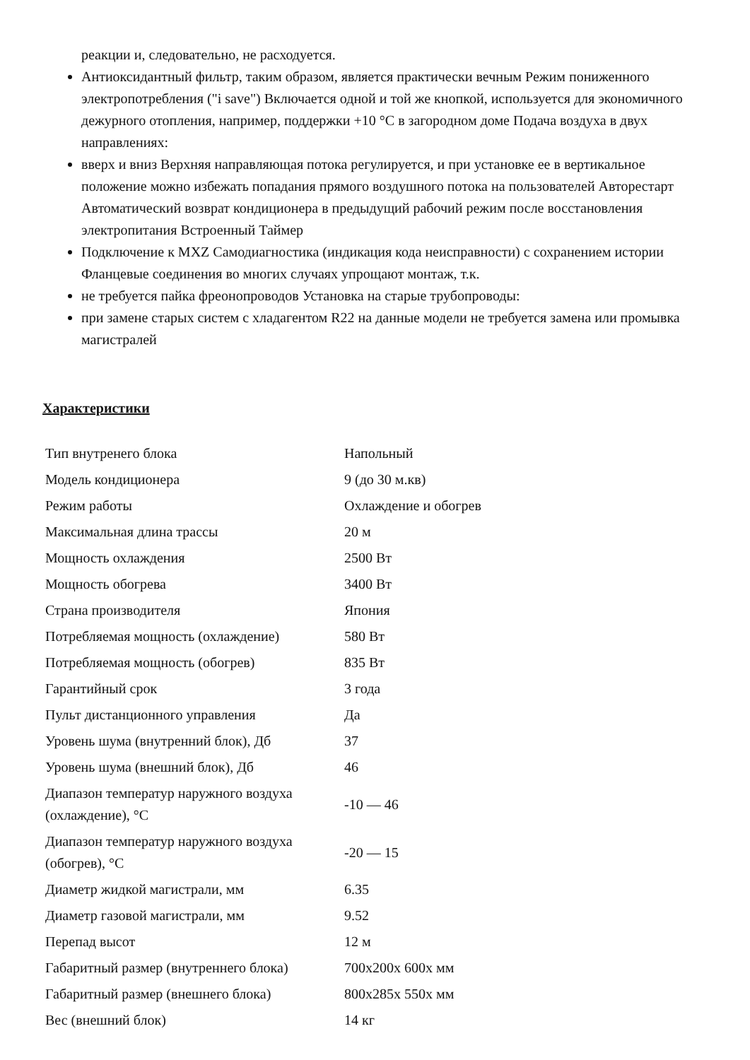реакции и, следовательно, не расходуется.
Антиоксидантный фильтр, таким образом, является практически вечным Режим пониженного электропотребления ("i save") Включается одной и той же кнопкой, используется для экономичного дежурного отопления, например, поддержки +10 °C в загородном доме Подача воздуха в двух направлениях:
вверх и вниз Верхняя направляющая потока регулируется, и при установке ее в вертикальное положение можно избежать попадания прямого воздушного потока на пользователей Авторестарт Автоматический возврат кондиционера в предыдущий рабочий режим после восстановления электропитания Встроенный Таймер
Подключение к MXZ Самодиагностика (индикация кода неисправности) с сохранением истории Фланцевые соединения во многих случаях упрощают монтаж, т.к.
не требуется пайка фреонопроводов Установка на старые трубопроводы:
при замене старых систем с хладагентом R22 на данные модели не требуется замена или промывка магистралей
Характеристики
| Тип внутренего блока | Напольный |
| Модель кондиционера | 9 (до 30 м.кв) |
| Режим работы | Охлаждение и обогрев |
| Максимальная длина трассы | 20 м |
| Мощность охлаждения | 2500 Вт |
| Мощность обогрева | 3400 Вт |
| Страна производителя | Япония |
| Потребляемая мощность (охлаждение) | 580 Вт |
| Потребляемая мощность (обогрев) | 835 Вт |
| Гарантийный срок | 3 года |
| Пульт дистанционного управления | Да |
| Уровень шума (внутренний блок), Дб | 37 |
| Уровень шума (внешний блок), Дб | 46 |
| Диапазон температур наружного воздуха (охлаждение), °C | -10 — 46 |
| Диапазон температур наружного воздуха (обогрев), °C | -20 — 15 |
| Диаметр жидкой магистрали, мм | 6.35 |
| Диаметр газовой магистрали, мм | 9.52 |
| Перепад высот | 12 м |
| Габаритный размер (внутреннего блока) | 700x200x 600x мм |
| Габаритный размер (внешнего блока) | 800x285x 550x мм |
| Вес (внешний блок) | 14 кг |